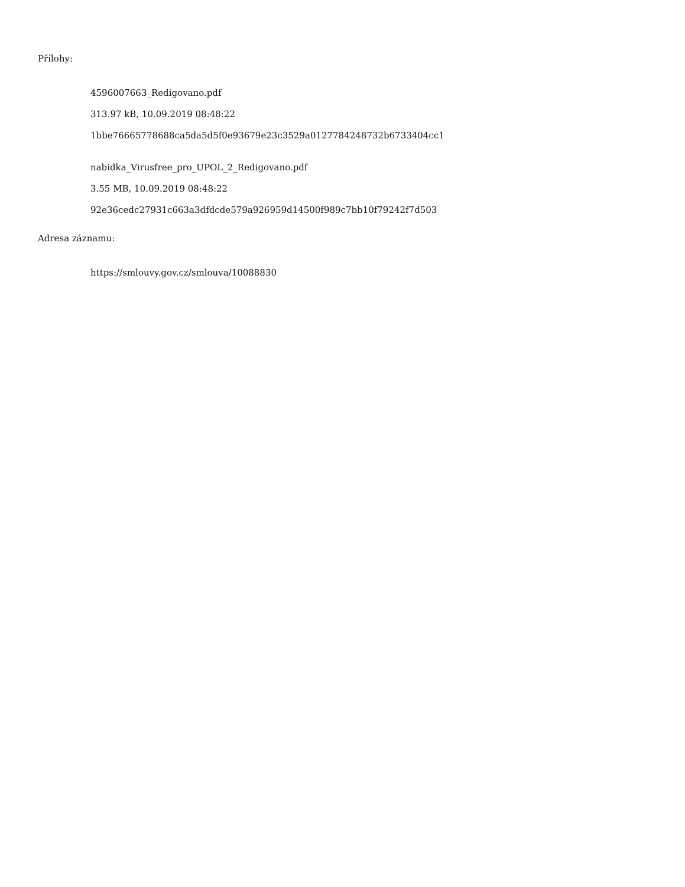Přílohy:
4596007663_Redigovano.pdf
313.97 kB, 10.09.2019 08:48:22
1bbe76665778688ca5da5d5f0e93679e23c3529a0127784248732b6733404cc1
nabidka_Virusfree_pro_UPOL_2_Redigovano.pdf
3.55 MB, 10.09.2019 08:48:22
92e36cedc27931c663a3dfdcde579a926959d14500f989c7bb10f79242f7d503
Adresa záznamu:
https://smlouvy.gov.cz/smlouva/10088830